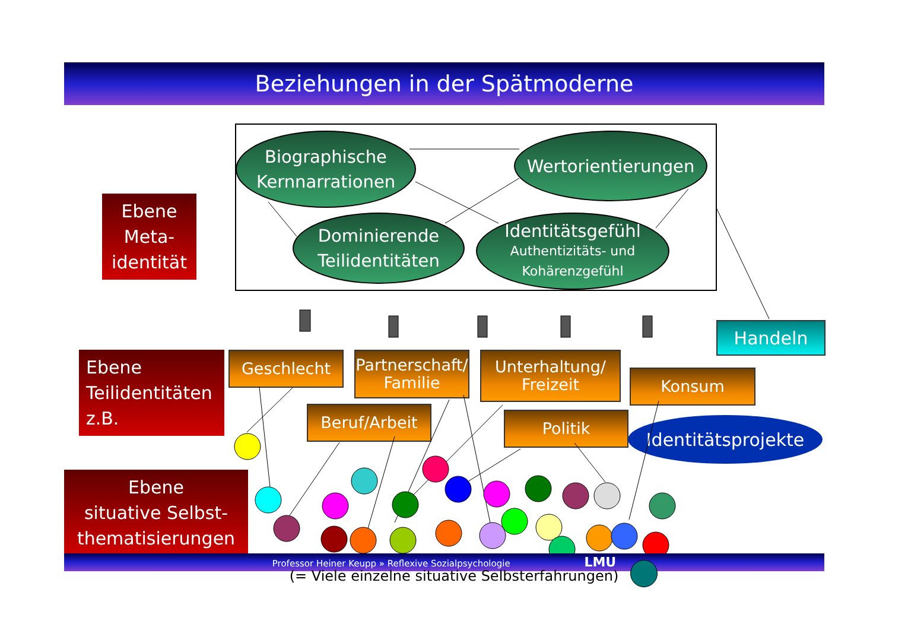Beziehungen in der Spätmoderne
Biographische
Kernnarrationen
Wertorientierungen
Dominierende
Teilidentitäten
Identitätsgefühl
Authentizitäts- und
Kohärenzgefühl
Ebene
Meta-
identität
Ebene
Teilidentitäten
z.B.
Ebene
situative Selbst-
thematisierungen
Geschlecht
Partnerschaft/
Familie
Unterhaltung/
Freizeit
Konsum
Beruf/Arbeit Politik
Handeln
Identitätsprojekte
Professor Heiner Keupp » Reflexive Sozialpsychologie LMU
(= Viele einzelne situative Selbsterfahrungen)